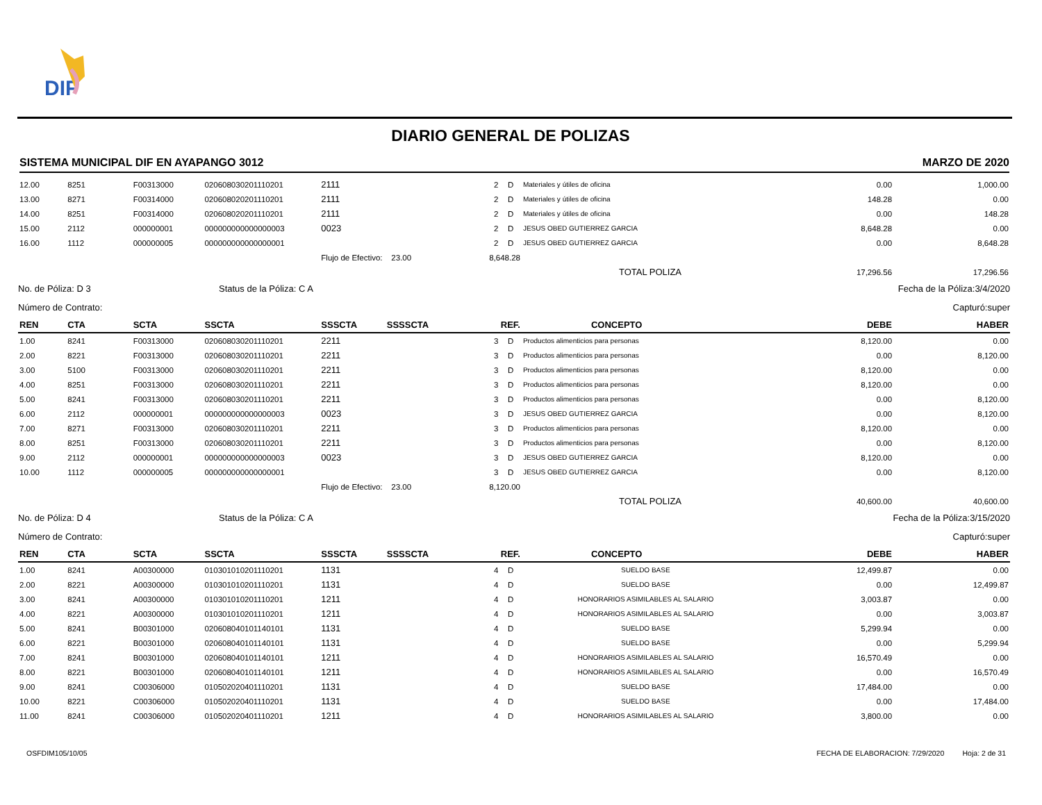DIF
DIARIO GENERAL DE POLIZAS
SISTEMA MUNICIPAL DIF EN AYAPANGO 3012 MARZO DE 2020
| 12.00 | 8251 | F00313000 | 020608030201110201 | 2111 | | 2 | D | Materiales y útiles de oficina | 0.00 | 1,000.00 |
| 13.00 | 8271 | F00314000 | 020608020201110201 | 2111 | | 2 | D | Materiales y útiles de oficina | 148.28 | 0.00 |
| 14.00 | 8251 | F00314000 | 020608020201110201 | 2111 | | 2 | D | Materiales y útiles de oficina | 0.00 | 148.28 |
| 15.00 | 2112 | 000000001 | 000000000000000003 | 0023 | | 2 | D | JESUS OBED GUTIERREZ GARCIA | 8,648.28 | 0.00 |
| 16.00 | 1112 | 000000005 | 000000000000000001 | | | 2 | D | JESUS OBED GUTIERREZ GARCIA | 0.00 | 8,648.28 |
| | | | | Flujo de Efectivo: 23.00 | | 8,648.28 | | | | |
| | | | | | | | | TOTAL POLIZA | 17,296.56 | 17,296.56 |
No. de Póliza: D 3 Status de la Póliza: C A Fecha de la Póliza:3/4/2020
Número de Contrato: Capturó:super
| REN | CTA | SCTA | SSCTA | SSSCTA | SSSSCTA | REF. | | CONCEPTO | DEBE | HABER |
| --- | --- | --- | --- | --- | --- | --- | --- | --- | --- | --- |
| 1.00 | 8241 | F00313000 | 020608030201110201 | 2211 | | 3 | D | Productos alimenticios para personas | 8,120.00 | 0.00 |
| 2.00 | 8221 | F00313000 | 020608030201110201 | 2211 | | 3 | D | Productos alimenticios para personas | 0.00 | 8,120.00 |
| 3.00 | 5100 | F00313000 | 020608030201110201 | 2211 | | 3 | D | Productos alimenticios para personas | 8,120.00 | 0.00 |
| 4.00 | 8251 | F00313000 | 020608030201110201 | 2211 | | 3 | D | Productos alimenticios para personas | 8,120.00 | 0.00 |
| 5.00 | 8241 | F00313000 | 020608030201110201 | 2211 | | 3 | D | Productos alimenticios para personas | 0.00 | 8,120.00 |
| 6.00 | 2112 | 000000001 | 000000000000000003 | 0023 | | 3 | D | JESUS OBED GUTIERREZ GARCIA | 0.00 | 8,120.00 |
| 7.00 | 8271 | F00313000 | 020608030201110201 | 2211 | | 3 | D | Productos alimenticios para personas | 8,120.00 | 0.00 |
| 8.00 | 8251 | F00313000 | 020608030201110201 | 2211 | | 3 | D | Productos alimenticios para personas | 0.00 | 8,120.00 |
| 9.00 | 2112 | 000000001 | 000000000000000003 | 0023 | | 3 | D | JESUS OBED GUTIERREZ GARCIA | 8,120.00 | 0.00 |
| 10.00 | 1112 | 000000005 | 000000000000000001 | | | 3 | D | JESUS OBED GUTIERREZ GARCIA | 0.00 | 8,120.00 |
| | | | | Flujo de Efectivo: 23.00 | | 8,120.00 | | | | |
| | | | | | | | | TOTAL POLIZA | 40,600.00 | 40,600.00 |
No. de Póliza: D 4 Status de la Póliza: C A Fecha de la Póliza:3/15/2020
Número de Contrato: Capturó:super
| REN | CTA | SCTA | SSCTA | SSSCTA | SSSSCTA | REF. | | CONCEPTO | DEBE | HABER |
| --- | --- | --- | --- | --- | --- | --- | --- | --- | --- | --- |
| 1.00 | 8241 | A00300000 | 010301010201110201 | 1131 | | 4 | D | SUELDO BASE | 12,499.87 | 0.00 |
| 2.00 | 8221 | A00300000 | 010301010201110201 | 1131 | | 4 | D | SUELDO BASE | 0.00 | 12,499.87 |
| 3.00 | 8241 | A00300000 | 010301010201110201 | 1211 | | 4 | D | HONORARIOS ASIMILABLES AL SALARIO | 3,003.87 | 0.00 |
| 4.00 | 8221 | A00300000 | 010301010201110201 | 1211 | | 4 | D | HONORARIOS ASIMILABLES AL SALARIO | 0.00 | 3,003.87 |
| 5.00 | 8241 | B00301000 | 020608040101140101 | 1131 | | 4 | D | SUELDO BASE | 5,299.94 | 0.00 |
| 6.00 | 8221 | B00301000 | 020608040101140101 | 1131 | | 4 | D | SUELDO BASE | 0.00 | 5,299.94 |
| 7.00 | 8241 | B00301000 | 020608040101140101 | 1211 | | 4 | D | HONORARIOS ASIMILABLES AL SALARIO | 16,570.49 | 0.00 |
| 8.00 | 8221 | B00301000 | 020608040101140101 | 1211 | | 4 | D | HONORARIOS ASIMILABLES AL SALARIO | 0.00 | 16,570.49 |
| 9.00 | 8241 | C00306000 | 010502020401110201 | 1131 | | 4 | D | SUELDO BASE | 17,484.00 | 0.00 |
| 10.00 | 8221 | C00306000 | 010502020401110201 | 1131 | | 4 | D | SUELDO BASE | 0.00 | 17,484.00 |
| 11.00 | 8241 | C00306000 | 010502020401110201 | 1211 | | 4 | D | HONORARIOS ASIMILABLES AL SALARIO | 3,800.00 | 0.00 |
OSFDIM105/10/05 FECHA DE ELABORACION: 7/29/2020 Hoja: 2 de 31